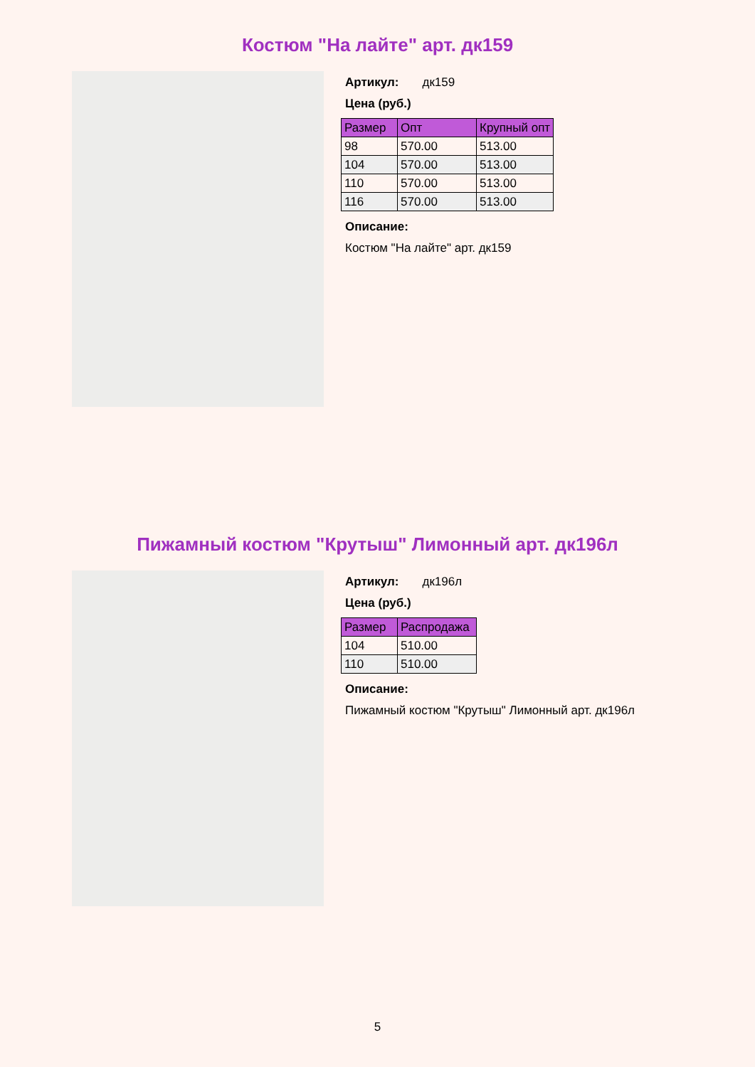Костюм "На лайте" арт. дк159
Артикул: дк159
Цена (руб.)
| Размер | Опт | Крупный опт |
| --- | --- | --- |
| 98 | 570.00 | 513.00 |
| 104 | 570.00 | 513.00 |
| 110 | 570.00 | 513.00 |
| 116 | 570.00 | 513.00 |
Описание:
Костюм "На лайте" арт. дк159
Пижамный костюм "Крутыш" Лимонный арт. дк196л
Артикул: дк196л
Цена (руб.)
| Размер | Распродажа |
| --- | --- |
| 104 | 510.00 |
| 110 | 510.00 |
Описание:
Пижамный костюм "Крутыш" Лимонный арт. дк196л
5